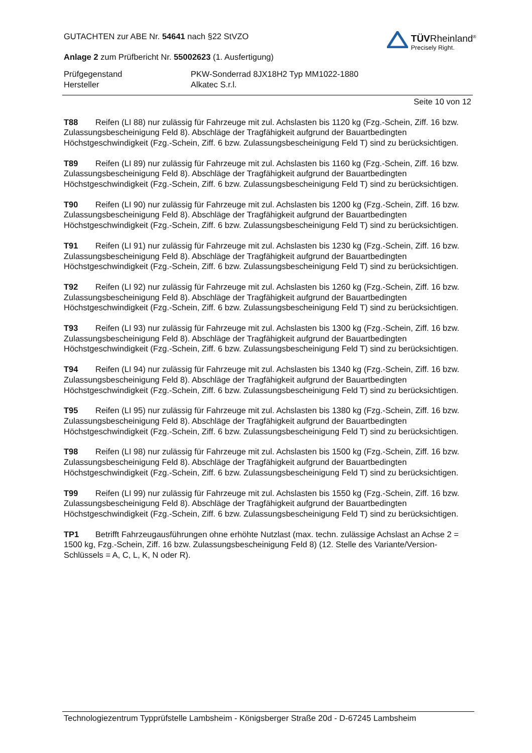GUTACHTEN zur ABE Nr. 54641 nach §22 StVZO
Anlage 2 zum Prüfbericht Nr. 55002623 (1. Ausfertigung)
TÜVRheinland<sup>®</sup>
Precisely Right.
Prüfgegenstand
PKW-Sonderrad 8JX18H2 Typ MM1022-1880
Hersteller
Alkatec S.r.l.
Seite 10 von 12
T88 Reifen (LI 88) nur zulässig für Fahrzeuge mit zul. Achslasten bis 1120 kg (Fzg.-Schein, Ziff. 16 bzw. Zulassungsbescheinigung Feld 8). Abschläge der Tragfähigkeit aufgrund der Bauartbedingten Höchstgeschwindigkeit (Fzg.-Schein, Ziff. 6 bzw. Zulassungsbescheinigung Feld T) sind zu berücksichtigen.
T89 Reifen (LI 89) nur zulässig für Fahrzeuge mit zul. Achslasten bis 1160 kg (Fzg.-Schein, Ziff. 16 bzw. Zulassungsbescheinigung Feld 8). Abschläge der Tragfähigkeit aufgrund der Bauartbedingten Höchstgeschwindigkeit (Fzg.-Schein, Ziff. 6 bzw. Zulassungsbescheinigung Feld T) sind zu berücksichtigen.
T90 Reifen (LI 90) nur zulässig für Fahrzeuge mit zul. Achslasten bis 1200 kg (Fzg.-Schein, Ziff. 16 bzw. Zulassungsbescheinigung Feld 8). Abschläge der Tragfähigkeit aufgrund der Bauartbedingten Höchstgeschwindigkeit (Fzg.-Schein, Ziff. 6 bzw. Zulassungsbescheinigung Feld T) sind zu berücksichtigen.
T91 Reifen (LI 91) nur zulässig für Fahrzeuge mit zul. Achslasten bis 1230 kg (Fzg.-Schein, Ziff. 16 bzw. Zulassungsbescheinigung Feld 8). Abschläge der Tragfähigkeit aufgrund der Bauartbedingten Höchstgeschwindigkeit (Fzg.-Schein, Ziff. 6 bzw. Zulassungsbescheinigung Feld T) sind zu berücksichtigen.
T92 Reifen (LI 92) nur zulässig für Fahrzeuge mit zul. Achslasten bis 1260 kg (Fzg.-Schein, Ziff. 16 bzw. Zulassungsbescheinigung Feld 8). Abschläge der Tragfähigkeit aufgrund der Bauartbedingten Höchstgeschwindigkeit (Fzg.-Schein, Ziff. 6 bzw. Zulassungsbescheinigung Feld T) sind zu berücksichtigen.
T93 Reifen (LI 93) nur zulässig für Fahrzeuge mit zul. Achslasten bis 1300 kg (Fzg.-Schein, Ziff. 16 bzw. Zulassungsbescheinigung Feld 8). Abschläge der Tragfähigkeit aufgrund der Bauartbedingten Höchstgeschwindigkeit (Fzg.-Schein, Ziff. 6 bzw. Zulassungsbescheinigung Feld T) sind zu berücksichtigen.
T94 Reifen (LI 94) nur zulässig für Fahrzeuge mit zul. Achslasten bis 1340 kg (Fzg.-Schein, Ziff. 16 bzw. Zulassungsbescheinigung Feld 8). Abschläge der Tragfähigkeit aufgrund der Bauartbedingten Höchstgeschwindigkeit (Fzg.-Schein, Ziff. 6 bzw. Zulassungsbescheinigung Feld T) sind zu berücksichtigen.
T95 Reifen (LI 95) nur zulässig für Fahrzeuge mit zul. Achslasten bis 1380 kg (Fzg.-Schein, Ziff. 16 bzw. Zulassungsbescheinigung Feld 8). Abschläge der Tragfähigkeit aufgrund der Bauartbedingten Höchstgeschwindigkeit (Fzg.-Schein, Ziff. 6 bzw. Zulassungsbescheinigung Feld T) sind zu berücksichtigen.
T98 Reifen (LI 98) nur zulässig für Fahrzeuge mit zul. Achslasten bis 1500 kg (Fzg.-Schein, Ziff. 16 bzw. Zulassungsbescheinigung Feld 8). Abschläge der Tragfähigkeit aufgrund der Bauartbedingten Höchstgeschwindigkeit (Fzg.-Schein, Ziff. 6 bzw. Zulassungsbescheinigung Feld T) sind zu berücksichtigen.
T99 Reifen (LI 99) nur zulässig für Fahrzeuge mit zul. Achslasten bis 1550 kg (Fzg.-Schein, Ziff. 16 bzw. Zulassungsbescheinigung Feld 8). Abschläge der Tragfähigkeit aufgrund der Bauartbedingten Höchstgeschwindigkeit (Fzg.-Schein, Ziff. 6 bzw. Zulassungsbescheinigung Feld T) sind zu berücksichtigen.
TP1 Betrifft Fahrzeugausführungen ohne erhöhte Nutzlast (max. techn. zulässige Achslast an Achse 2 = 1500 kg, Fzg.-Schein, Ziff. 16 bzw. Zulassungsbescheinigung Feld 8) (12. Stelle des Variante/Version-Schlüssels = A, C, L, K, N oder R).
Technologiezentrum Typprüfstelle Lambsheim - Königsberger Straße 20d - D-67245 Lambsheim